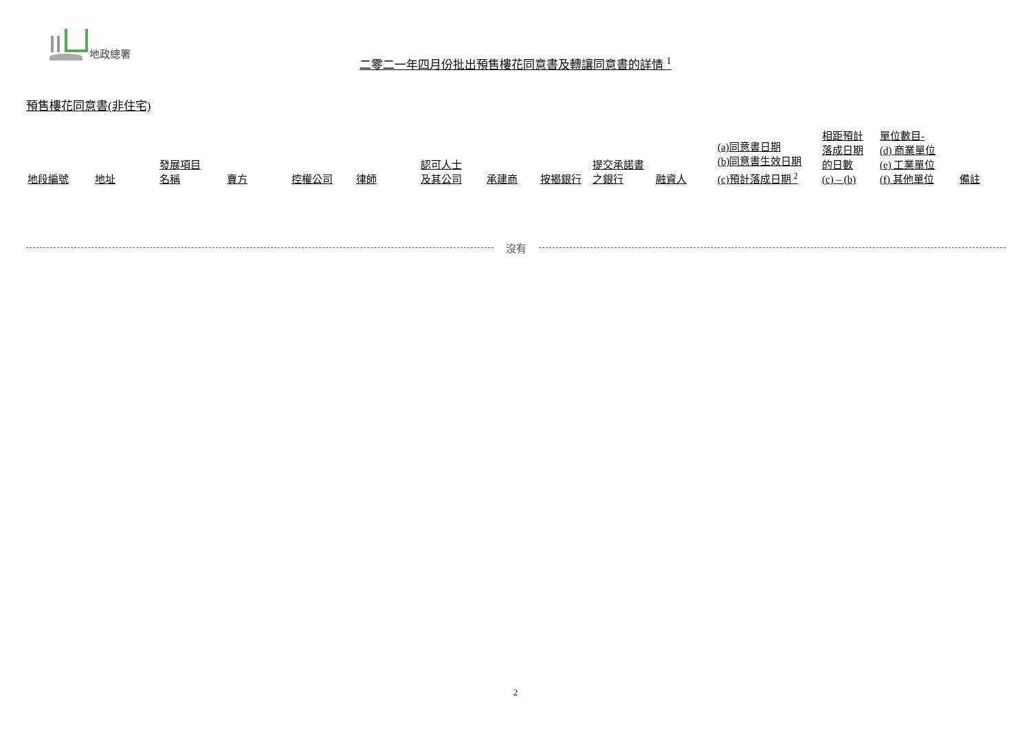地政總署
二零二一年四月份批出預售樓花同意書及轉讓同意書的詳情 <sup>1</sup>
預售樓花同意書(非住宅)
| 地段編號 | 地址 | 發展項目 名稱 | 賣方 | 控權公司 | 律師 | 認可人士 及其公司 | 承建商 | 按揭銀行 | 提交承諾書 之銀行 | 融資人 | (a)同意書日期 (b)同意書生效日期 (c)預計落成日期 <sup>2</sup> | 相距預計 落成日期 的日數 (c) – (b) | 單位數目- (d) 商業單位 (e) 工業單位 (f) 其他單位 | 備註 |
| --- | --- | --- | --- | --- | --- | --- | --- | --- | --- | --- | --- | --- | --- | --- |
沒有
2